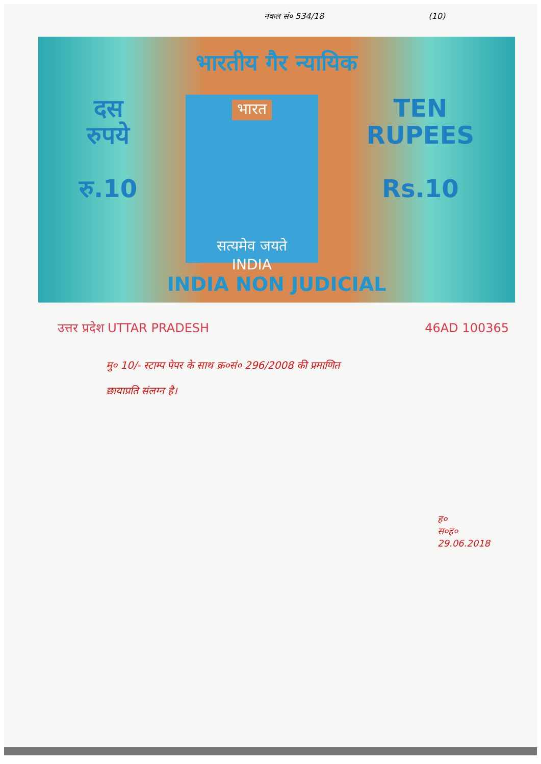नकल सं० 534/18 (10)
भारतीय गैर न्यायिक
दस
रुपये
रु.10
भारत
सत्यमेव जयते
INDIA
TEN
RUPEES
Rs.10
INDIA NON JUDICIAL
उत्तर प्रदेश UTTAR PRADESH 46AD 100365
मु० 10/- स्टाम्प पेपर के साथ क्र०सं० 296/2008 की प्रमाणित
छायाप्रति संलग्न है।
ह०
स०ह०
29.06.2018